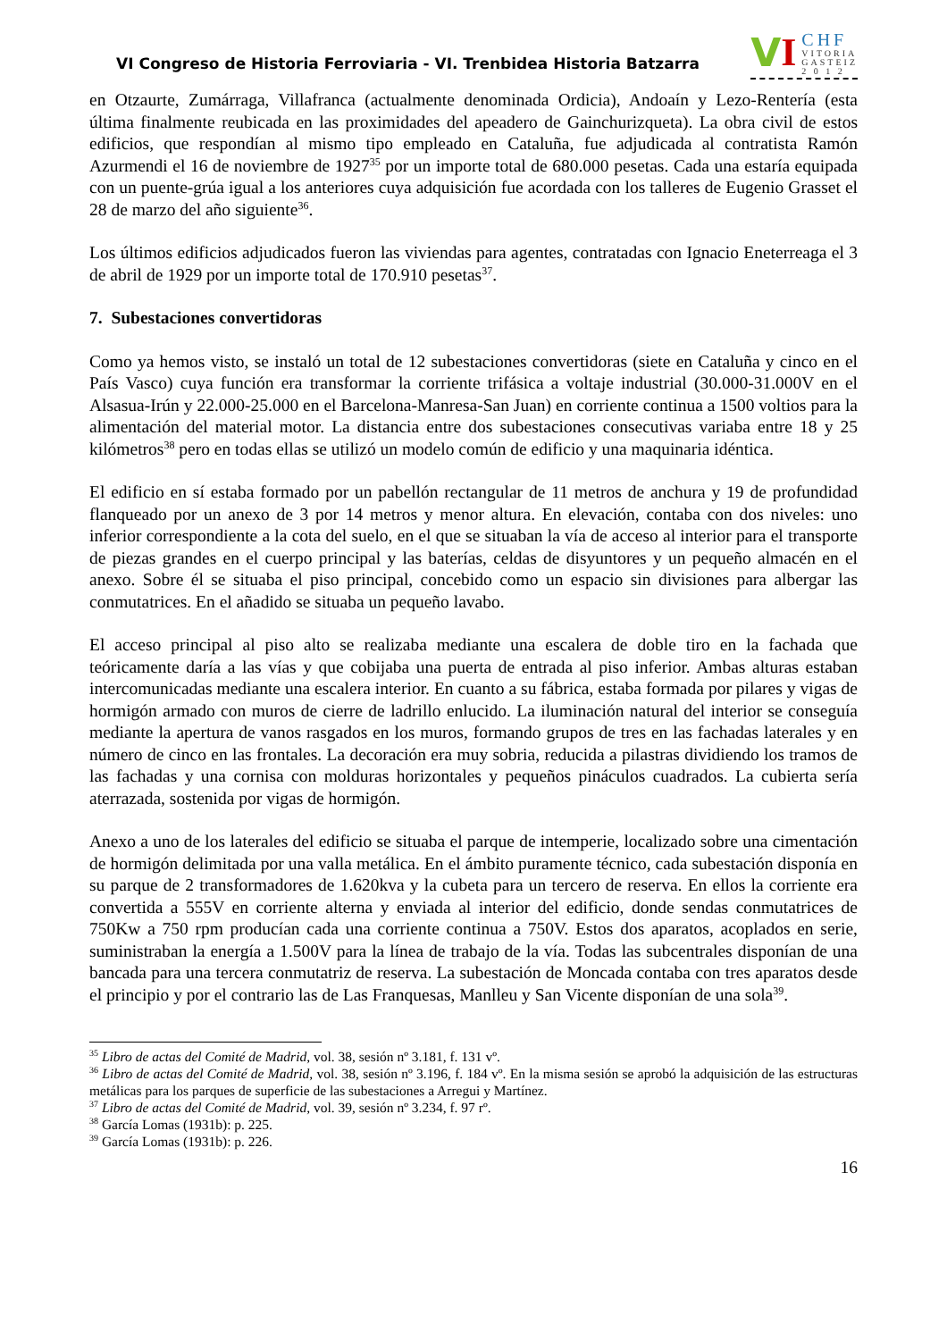VI Congreso de Historia Ferroviaria - VI. Trenbidea Historia Batzarra
V I
CHF
VITORIA
GASTEIZ
2 0 1 2
en Otzaurte, Zumárraga, Villafranca (actualmente denominada Ordicia), Andoaín y Lezo-Rentería (esta última finalmente reubicada en las proximidades del apeadero de Gainchurizqueta). La obra civil de estos edificios, que respondían al mismo tipo empleado en Cataluña, fue adjudicada al contratista Ramón Azurmendi el 16 de noviembre de 1927<sup>35</sup> por un importe total de 680.000 pesetas. Cada una estaría equipada con un puente-grúa igual a los anteriores cuya adquisición fue acordada con los talleres de Eugenio Grasset el 28 de marzo del año siguiente<sup>36</sup>.
Los últimos edificios adjudicados fueron las viviendas para agentes, contratadas con Ignacio Eneterreaga el 3 de abril de 1929 por un importe total de 170.910 pesetas<sup>37</sup>.
7. Subestaciones convertidoras
Como ya hemos visto, se instaló un total de 12 subestaciones convertidoras (siete en Cataluña y cinco en el País Vasco) cuya función era transformar la corriente trifásica a voltaje industrial (30.000-31.000V en el Alsasua-Irún y 22.000-25.000 en el Barcelona-Manresa-San Juan) en corriente continua a 1500 voltios para la alimentación del material motor. La distancia entre dos subestaciones consecutivas variaba entre 18 y 25 kilómetros<sup>38</sup> pero en todas ellas se utilizó un modelo común de edificio y una maquinaria idéntica.
El edificio en sí estaba formado por un pabellón rectangular de 11 metros de anchura y 19 de profundidad flanqueado por un anexo de 3 por 14 metros y menor altura. En elevación, contaba con dos niveles: uno inferior correspondiente a la cota del suelo, en el que se situaban la vía de acceso al interior para el transporte de piezas grandes en el cuerpo principal y las baterías, celdas de disyuntores y un pequeño almacén en el anexo. Sobre él se situaba el piso principal, concebido como un espacio sin divisiones para albergar las conmutatrices. En el añadido se situaba un pequeño lavabo.
El acceso principal al piso alto se realizaba mediante una escalera de doble tiro en la fachada que teóricamente daría a las vías y que cobijaba una puerta de entrada al piso inferior. Ambas alturas estaban intercomunicadas mediante una escalera interior. En cuanto a su fábrica, estaba formada por pilares y vigas de hormigón armado con muros de cierre de ladrillo enlucido. La iluminación natural del interior se conseguía mediante la apertura de vanos rasgados en los muros, formando grupos de tres en las fachadas laterales y en número de cinco en las frontales. La decoración era muy sobria, reducida a pilastras dividiendo los tramos de las fachadas y una cornisa con molduras horizontales y pequeños pináculos cuadrados. La cubierta sería aterrazada, sostenida por vigas de hormigón.
Anexo a uno de los laterales del edificio se situaba el parque de intemperie, localizado sobre una cimentación de hormigón delimitada por una valla metálica. En el ámbito puramente técnico, cada subestación disponía en su parque de 2 transformadores de 1.620kva y la cubeta para un tercero de reserva. En ellos la corriente era convertida a 555V en corriente alterna y enviada al interior del edificio, donde sendas conmutatrices de 750Kw a 750 rpm producían cada una corriente continua a 750V. Estos dos aparatos, acoplados en serie, suministraban la energía a 1.500V para la línea de trabajo de la vía. Todas las subcentrales disponían de una bancada para una tercera conmutatriz de reserva. La subestación de Moncada contaba con tres aparatos desde el principio y por el contrario las de Las Franquesas, Manlleu y San Vicente disponían de una sola<sup>39</sup>.
<sup>35</sup> Libro de actas del Comité de Madrid, vol. 38, sesión nº 3.181, f. 131 vº.
<sup>36</sup> Libro de actas del Comité de Madrid, vol. 38, sesión nº 3.196, f. 184 vº. En la misma sesión se aprobó la adquisición de las estructuras metálicas para los parques de superficie de las subestaciones a Arregui y Martínez.
<sup>37</sup> Libro de actas del Comité de Madrid, vol. 39, sesión nº 3.234, f. 97 rº.
<sup>38</sup> García Lomas (1931b): p. 225.
<sup>39</sup> García Lomas (1931b): p. 226.
16